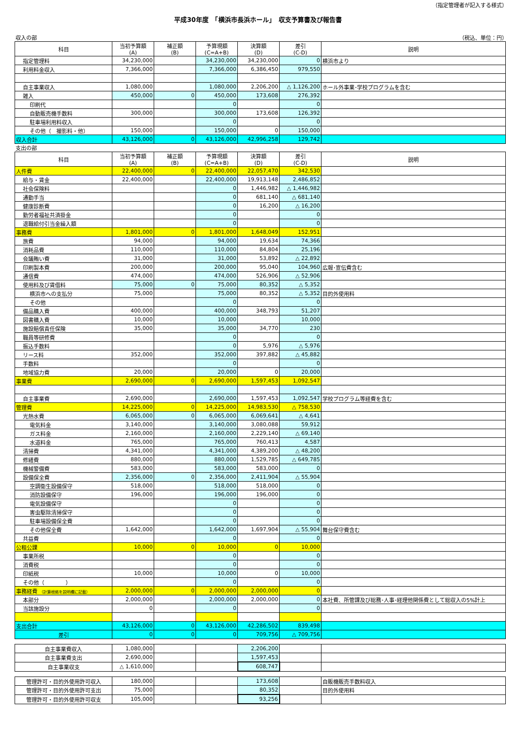（指定管理者が記入する様式）
平成30年度　「横浜市長浜ホール」　収支予算書及び報告書
収入の部 （税込、単位：円）
| 科目 | 当初予算額 (A) | 補正額 (B) | 予算現額 (C=A+B) | 決算額 (D) | 差引 (C-D) | 説明 |
| --- | --- | --- | --- | --- | --- | --- |
| 指定管理料 | 34,230,000 | | 34,230,000 | 34,230,000 | 0 | 横浜市より |
| 利用料金収入 | 7,366,000 | | 7,366,000 | 6,386,450 | 979,550 | |
| 自主事業収入 | 1,080,000 | | 1,080,000 | 2,206,200 | △ 1,126,200 | ホール外事業･学校プログラムを含む |
| 雑入 | 450,000 | 0 | 450,000 | 173,608 | 276,392 | |
| 印刷代 | | | 0 | | 0 | |
| 自動販売機手数料 | 300,000 | | 300,000 | 173,608 | 126,392 | |
| 駐車場利用料収入 | | | 0 | | 0 | |
| その他（ 撮影料・他） | 150,000 | | 150,000 | 0 | 150,000 | |
| 収入合計 | 43,126,000 | 0 | 43,126,000 | 42,996,258 | 129,742 | |
支出の部
| 科目 | 当初予算額 (A) | 補正額 (B) | 予算現額 (C=A+B) | 決算額 (D) | 差引 (C-D) | 説明 |
| --- | --- | --- | --- | --- | --- | --- |
| 人件費 | 22,400,000 | 0 | 22,400,000 | 22,057,470 | 342,530 | |
| 給与・賃金 | 22,400,000 | | 22,400,000 | 19,913,148 | 2,486,852 | |
| 社会保険料 | | | 0 | 1,446,982 | △ 1,446,982 | |
| 通勤手当 | | | 0 | 681,140 | △ 681,140 | |
| 健康診断費 | | | 0 | 16,200 | △ 16,200 | |
| 勤労者福祉共済掛金 | | | 0 | | 0 | |
| 退職給付引当金繰入額 | | | 0 | | 0 | |
| 事務費 | 1,801,000 | 0 | 1,801,000 | 1,648,049 | 152,951 | |
| 旅費 | 94,000 | | 94,000 | 19,634 | 74,366 | |
| 消耗品費 | 110,000 | | 110,000 | 84,804 | 25,196 | |
| 会議賄い費 | 31,000 | | 31,000 | 53,892 | △ 22,892 | |
| 印刷製本費 | 200,000 | | 200,000 | 95,040 | 104,960 | 広報･宣伝費含む |
| 通信費 | 474,000 | | 474,000 | 526,906 | △ 52,906 | |
| 使用料及び賃借料 | 75,000 | 0 | 75,000 | 80,352 | △ 5,352 | |
| 横浜市への支払分 | 75,000 | | 75,000 | 80,352 | △ 5,352 | 目的外使用料 |
| その他 | | | 0 | | 0 | |
| 備品購入費 | 400,000 | | 400,000 | 348,793 | 51,207 | |
| 図書購入費 | 10,000 | | 10,000 | | 10,000 | |
| 施設賠償責任保険 | 35,000 | | 35,000 | 34,770 | 230 | |
| 職員等研修費 | | | 0 | | 0 | |
| 振込手数料 | | | 0 | 5,976 | △ 5,976 | |
| リース料 | 352,000 | | 352,000 | 397,882 | △ 45,882 | |
| 手数料 | | | 0 | | 0 | |
| 地域協力費 | 20,000 | | 20,000 | 0 | 20,000 | |
| 事業費 | 2,690,000 | 0 | 2,690,000 | 1,597,453 | 1,092,547 | |
| 自主事業費 | 2,690,000 | | 2,690,000 | 1,597,453 | 1,092,547 | 学校プログラム等経費を含む |
| 管理費 | 14,225,000 | 0 | 14,225,000 | 14,983,530 | △ 758,530 | |
| 光熱水費 | 6,065,000 | 0 | 6,065,000 | 6,069,641 | △ 4,641 | |
| 電気料金 | 3,140,000 | | 3,140,000 | 3,080,088 | 59,912 | |
| ガス料金 | 2,160,000 | | 2,160,000 | 2,229,140 | △ 69,140 | |
| 水道料金 | 765,000 | | 765,000 | 760,413 | 4,587 | |
| 清掃費 | 4,341,000 | | 4,341,000 | 4,389,200 | △ 48,200 | |
| 修繕費 | 880,000 | | 880,000 | 1,529,785 | △ 649,785 | |
| 機械警備費 | 583,000 | | 583,000 | 583,000 | 0 | |
| 設備保全費 | 2,356,000 | 0 | 2,356,000 | 2,411,904 | △ 55,904 | |
| 空調衛生設備保守 | 518,000 | | 518,000 | 518,000 | 0 | |
| 消防設備保守 | 196,000 | | 196,000 | 196,000 | 0 | |
| 電気設備保守 | | | 0 | | 0 | |
| 害虫駆除清掃保守 | | | 0 | | 0 | |
| 駐車場設備保全費 | | | 0 | | 0 | |
| その他保全費 | 1,642,000 | | 1,642,000 | 1,697,904 | △ 55,904 | 舞台保守費含む |
| 共益費 | | | 0 | | 0 | |
| 公租公課 | 10,000 | 0 | 10,000 | 0 | 10,000 | |
| 事業所税 | | | 0 | | 0 | |
| 消費税 | | | 0 | | 0 | |
| 印紙税 | 10,000 | | 10,000 | 0 | 10,000 | |
| その他（ ） | | | 0 | | 0 | |
| 事務経費 （計算根拠を説明欄に記載） | 2,000,000 | 0 | 2,000,000 | 2,000,000 | 0 | |
| 本部分 | 2,000,000 | | 2,000,000 | 2,000,000 | 0 | 本社費、所管課及び総務･人事･経理他関係費として総収入の5%計上 |
| 当該施設分 | 0 | | 0 | | 0 | |
| 支出合計 | 43,126,000 | 0 | 43,126,000 | 42,286,502 | 839,498 | |
| 差引 | 0 | 0 | 0 | 709,756 | △ 709,756 | |
| 自主事業費収入 | 1,080,000 | | | 2,206,200 | | |
| 自主事業費支出 | 2,690,000 | | | 1,597,453 | | |
| 自主事業収支 | △ 1,610,000 | | | 608,747 | | |
| 管理許可・目的外使用許可収入 | 180,000 | | | 173,608 | | 自販機販売手数料収入 |
| 管理許可・目的外使用許可支出 | 75,000 | | | 80,352 | | 目的外使用料 |
| 管理許可・目的外使用許可収支 | 105,000 | | | 93,256 | | |